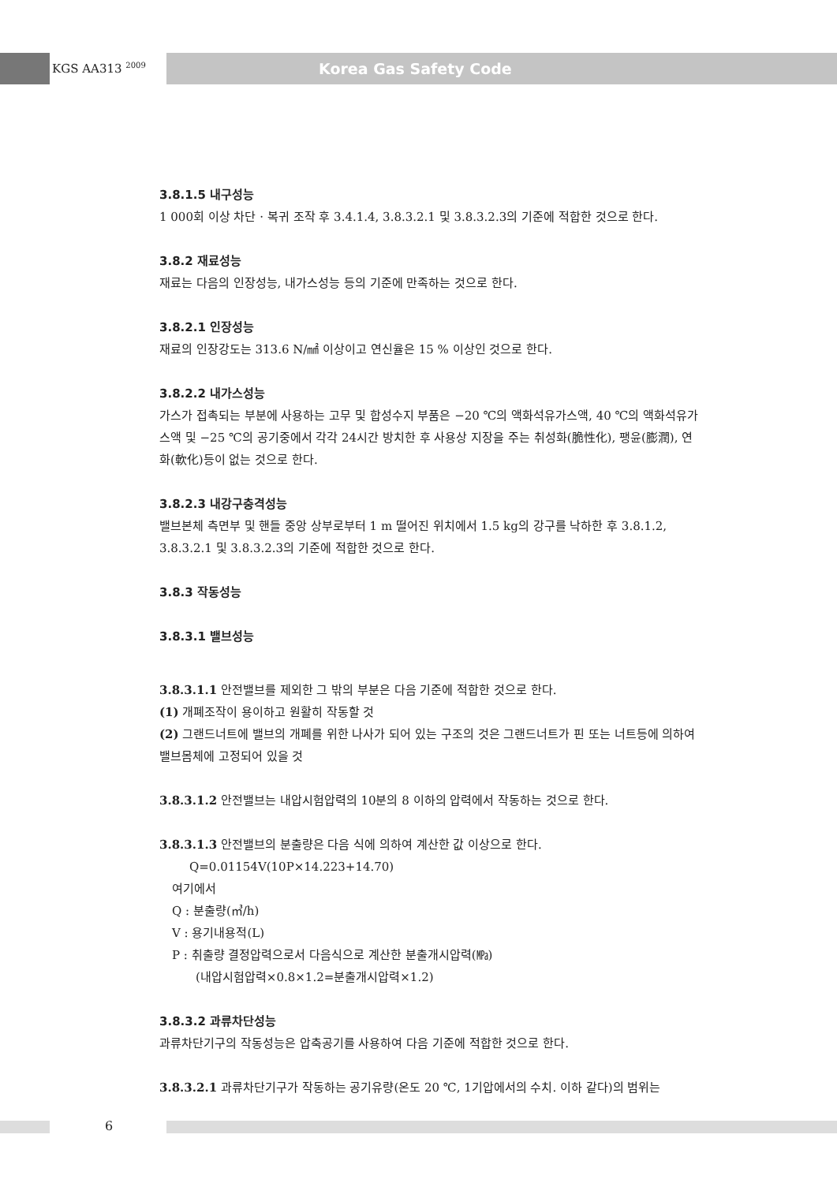KGS AA313 <sup>2009</sup> Korea Gas Safety Code
3.8.1.5 내구성능
1 000회 이상 차단 · 복귀 조작 후 3.4.1.4, 3.8.3.2.1 및 3.8.3.2.3의 기준에 적합한 것으로 한다.
3.8.2 재료성능
재료는 다음의 인장성능, 내가스성능 등의 기준에 만족하는 것으로 한다.
3.8.2.1 인장성능
재료의 인장강도는 313.6 N/㎟ 이상이고 연신율은 15 % 이상인 것으로 한다.
3.8.2.2 내가스성능
가스가 접촉되는 부분에 사용하는 고무 및 합성수지 부품은 −20 ℃의 액화석유가스액, 40 ℃의 액화석유가스액 및 −25 ℃의 공기중에서 각각 24시간 방치한 후 사용상 지장을 주는 취성화(脆性化), 팽윤(膨潤), 연화(軟化)등이 없는 것으로 한다.
3.8.2.3 내강구충격성능
밸브본체 측면부 및 핸들 중앙 상부로부터 1 m 떨어진 위치에서 1.5 kg의 강구를 낙하한 후 3.8.1.2, 3.8.3.2.1 및 3.8.3.2.3의 기준에 적합한 것으로 한다.
3.8.3 작동성능
3.8.3.1 밸브성능
3.8.3.1.1 안전밸브를 제외한 그 밖의 부분은 다음 기준에 적합한 것으로 한다.
(1) 개폐조작이 용이하고 원활히 작동할 것
(2) 그랜드너트에 밸브의 개폐를 위한 나사가 되어 있는 구조의 것은 그랜드너트가 핀 또는 너트등에 의하여 밸브몸체에 고정되어 있을 것
3.8.3.1.2 안전밸브는 내압시험압력의 10분의 8 이하의 압력에서 작동하는 것으로 한다.
3.8.3.1.3 안전밸브의 분출량은 다음 식에 의하여 계산한 값 이상으로 한다.
Q=0.01154V(10P×14.223+14.70)
여기에서
Q : 분출량(㎥/h)
V : 용기내용적(L)
P : 취출량 결정압력으로서 다음식으로 계산한 분출개시압력(㎫)
(내압시험압력×0.8×1.2=분출개시압력×1.2)
3.8.3.2 과류차단성능
과류차단기구의 작동성능은 압축공기를 사용하여 다음 기준에 적합한 것으로 한다.
3.8.3.2.1 과류차단기구가 작동하는 공기유량(온도 20 ℃, 1기압에서의 수치. 이하 같다)의 범위는
6